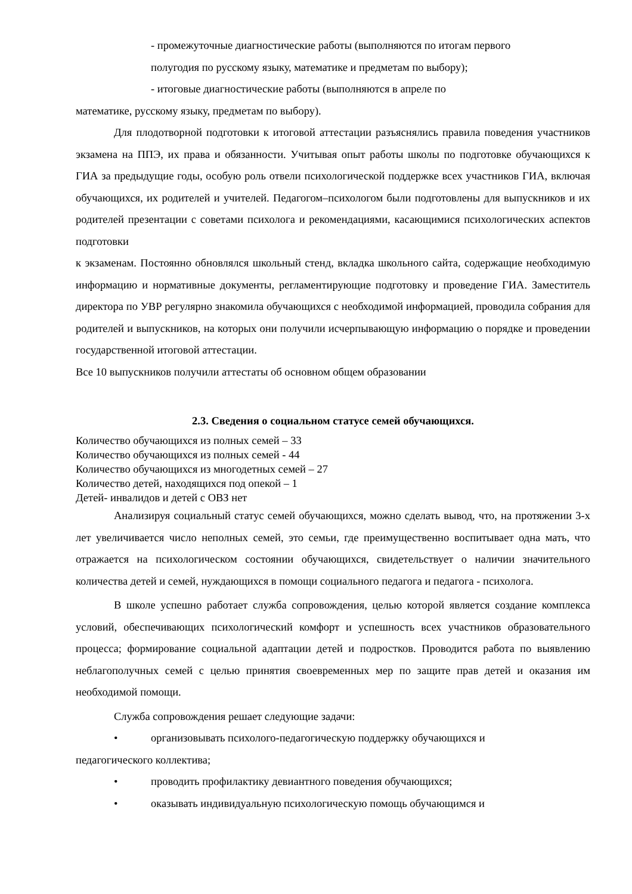- промежуточные диагностические работы (выполняются по итогам первого
полугодия по русскому языку, математике и предметам по выбору);
- итоговые диагностические работы (выполняются в апреле по
математике, русскому языку, предметам по выбору).
Для плодотворной подготовки к итоговой аттестации разъяснялись правила поведения участников экзамена на ППЭ, их права и обязанности. Учитывая опыт работы школы по подготовке обучающихся к ГИА за предыдущие годы, особую роль отвели психологической поддержке всех участников ГИА, включая обучающихся, их родителей и учителей. Педагогом–психологом были подготовлены для выпускников и их родителей презентации с советами психолога и рекомендациями, касающимися психологических аспектов подготовки
к экзаменам. Постоянно обновлялся школьный стенд, вкладка школьного сайта, содержащие необходимую информацию и нормативные документы, регламентирующие подготовку и проведение ГИА. Заместитель директора по УВР регулярно знакомила обучающихся с необходимой информацией, проводила собрания для родителей и выпускников, на которых они получили исчерпывающую информацию о порядке и проведении государственной итоговой аттестации.
Все 10 выпускников получили аттестаты об основном общем образовании
2.3. Сведения о социальном статусе семей обучающихся.
Количество обучающихся из полных семей – 33
Количество обучающихся из полных семей - 44
Количество обучающихся из многодетных семей – 27
Количество детей, находящихся под опекой – 1
Детей- инвалидов и детей с ОВЗ нет
Анализируя социальный статус семей обучающихся, можно сделать вывод, что, на протяжении 3-х лет увеличивается число неполных семей, это семьи, где преимущественно воспитывает одна мать, что отражается на психологическом состоянии обучающихся, свидетельствует о наличии значительного количества детей и семей, нуждающихся в помощи социального педагога и педагога - психолога.
В школе успешно работает служба сопровождения, целью которой является создание комплекса условий, обеспечивающих психологический комфорт и успешность всех участников образовательного процесса; формирование социальной адаптации детей и подростков. Проводится работа по выявлению неблагополучных семей с целью принятия своевременных мер по защите прав детей и оказания им необходимой помощи.
Служба сопровождения решает следующие задачи:
• организовывать психолого-педагогическую поддержку обучающихся и
педагогического коллектива;
• проводить профилактику девиантного поведения обучающихся;
• оказывать индивидуальную психологическую помощь обучающимся и